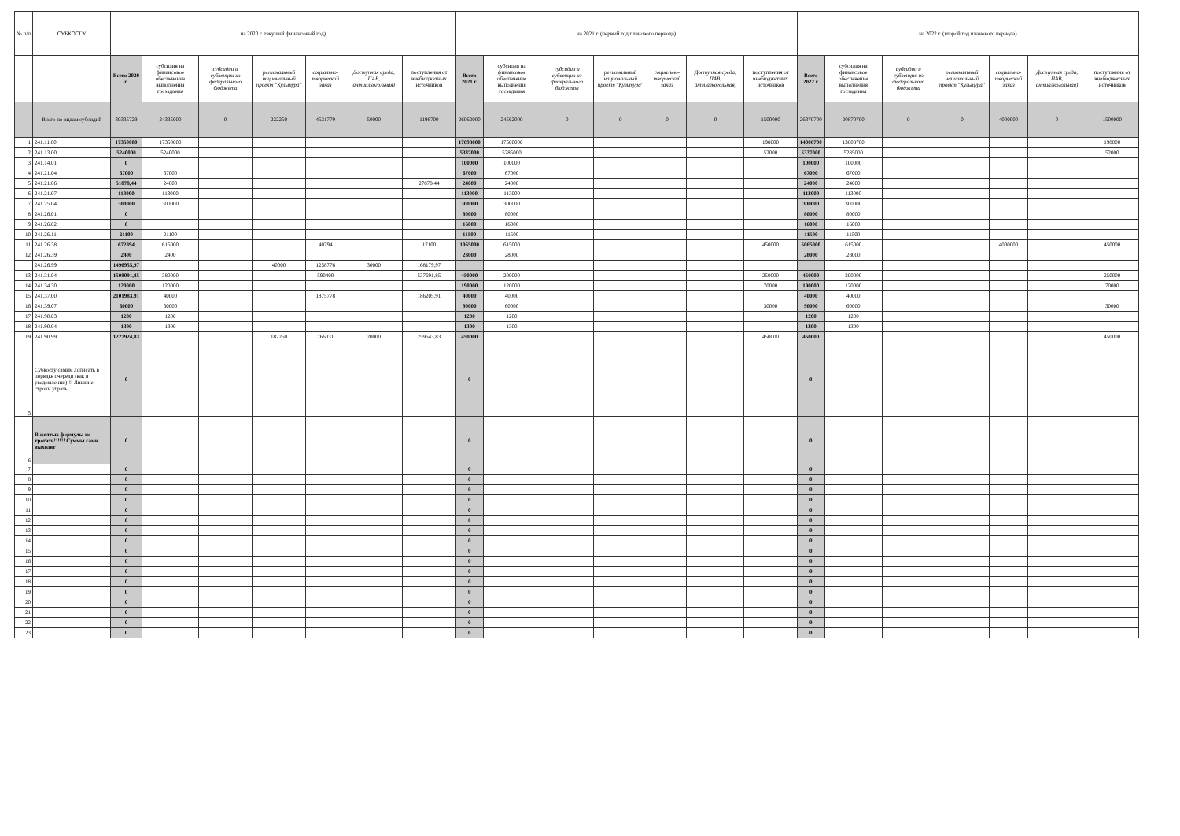| № п/п | СУБКОСГУ | на 2020 г. текущий финансовый год) | | | | | | | на 2021 г. (первый год планового периода) | | | | | | | на 2022 г. (второй год планового периода) | | | | | | |
| --- | --- | --- | --- | --- | --- | --- | --- | --- | --- | --- | --- | --- | --- | --- | --- | --- | --- | --- | --- | --- | --- | --- |
| | | Всего 2020 г. | субсидия на финансовое обеспечение выполнения госзадания | субсидии и субвенции из федерального бюджета | региональный национальный проект "Культура" | социально-творческий заказ | Доступная среда, ПАВ, антиалкогольная) | поступления от внебюджетных источников | Всего 2021 г. | субсидия на финансовое обеспечение выполнения госзадания | субсидии и субвенции из федерального бюджета | региональный национальный проект "Культура" | социально-творческий заказ | Доступная среда, ПАВ, антиалкогольная) | поступления от внебюджетных источников | Всего 2022 г. | субсидия на финансовое обеспечение выполнения госзадания | субсидии и субвенции из федерального бюджета | региональный национальный проект "Культура" | социально-творческий заказ | Доступная среда, ПАВ, антиалкогольная) | поступления от внебюджетных источников |
| | Всего по видам субсидий | 30335729 | 24335000 | 0 | 222250 | 4531779 | 50000 | 1196700 | 26062000 | 24562000 | 0 | 0 | 0 | 0 | 1500000 | 26370700 | 20870700 | 0 | 0 | 4000000 | 0 | 1500000 |
| 1 | 241.11.00. | 17350000 | 17350000 | | | | | | 17698000 | 17500000 | | | | | 198000 | 14006700 | 13808700 | | | | | 198000 |
| 2 | 241.13.00 | 5240000 | 5240000 | | | | | | 5337000 | 5285000 | | | | | 52000 | 5337000 | 5285000 | | | | | 52000 |
| 3 | 241.14.01 | 0 | | | | | | | 100000 | 100000 | | | | | | 100000 | 100000 | | | | | |
| 4 | 241.21.04 | 67000 | 67000 | | | | | | 67000 | 67000 | | | | | | 67000 | 67000 | | | | | |
| 5 | 241.21.06 | 51878,44 | 24000 | | | | | 27878,44 | 24000 | 24000 | | | | | | 24000 | 24000 | | | | | |
| 6 | 241.21.07 | 113000 | 113000 | | | | | | 113000 | 113000 | | | | | | 113000 | 113000 | | | | | |
| 7 | 241.25.04 | 300000 | 300000 | | | | | | 300000 | 300000 | | | | | | 300000 | 300000 | | | | | |
| 8 | 241.26.01 | 0 | | | | | | | 80000 | 80000 | | | | | | 80000 | 80000 | | | | | |
| 9 | 241.26.02 | 0 | | | | | | | 16000 | 16000 | | | | | | 16000 | 16000 | | | | | |
| 10 | 241.26.11 | 21100 | 21100 | | | | | | 11500 | 11500 | | | | | | 11500 | 11500 | | | | | |
| 11 | 241.26.38 | 672894 | 615000 | | | 40794 | | 17100 | 1065000 | 615000 | | | | | 450000 | 5065000 | 615000 | | | 4000000 | | 450000 |
| 12 | 241.26.39 | 2400 | 2400 | | | | | | 28000 | 28000 | | | | | | 28000 | 28000 | | | | | |
| | 241.26.99 | 1496955,97 | | | 40000 | 1258776 | 30000 | 168179,97 | | | | | | | | | | | | | | |
| 13 | 241.31.04 | 1508091,85 | 380000 | | | 590400 | | 537691,85 | 450000 | 200000 | | | | | 250000 | 450000 | 200000 | | | | | 250000 |
| 14 | 241.34.30 | 120000 | 120000 | | | | | | 190000 | 120000 | | | | | 70000 | 190000 | 120000 | | | | | 70000 |
| 15 | 241.37.00 | 2101983,91 | 40000 | | | 1875778 | | 186205,91 | 40000 | 40000 | | | | | | 40000 | 40000 | | | | | |
| 16 | 241.39.07 | 60000 | 60000 | | | | | | 90000 | 60000 | | | | | 30000 | 90000 | 60000 | | | | | 30000 |
| 17 | 241.90.03 | 1200 | 1200 | | | | | | 1200 | 1200 | | | | | | 1200 | 1200 | | | | | |
| 18 | 241.90.04 | 1300 | 1300 | | | | | | 1300 | 1300 | | | | | | 1300 | 1300 | | | | | |
| 19 | 241.90.99 | 1227924,83 | | | 182250 | 766031 | 20000 | 259643,83 | 450000 | | | | | | 450000 | 450000 | | | | | | 450000 |
| 5 | Субкосгу самим дописать в порядке очереди (как в уведомлении)!!! Лишние строки убрать | 0 | | | | | | | 0 | | | | | | | 0 | | | | | | |
| 6 | В желтых формулы не трогать!!!!!! Суммы сами выходят | 0 | | | | | | | 0 | | | | | | | 0 | | | | | | |
| 7 | | 0 | | | | | | | 0 | | | | | | | 0 | | | | | | |
| 8 | | 0 | | | | | | | 0 | | | | | | | 0 | | | | | | |
| 9 | | 0 | | | | | | | 0 | | | | | | | 0 | | | | | | |
| 10 | | 0 | | | | | | | 0 | | | | | | | 0 | | | | | | |
| 11 | | 0 | | | | | | | 0 | | | | | | | 0 | | | | | | |
| 12 | | 0 | | | | | | | 0 | | | | | | | 0 | | | | | | |
| 13 | | 0 | | | | | | | 0 | | | | | | | 0 | | | | | | |
| 14 | | 0 | | | | | | | 0 | | | | | | | 0 | | | | | | |
| 15 | | 0 | | | | | | | 0 | | | | | | | 0 | | | | | | |
| 16 | | 0 | | | | | | | 0 | | | | | | | 0 | | | | | | |
| 17 | | 0 | | | | | | | 0 | | | | | | | 0 | | | | | | |
| 18 | | 0 | | | | | | | 0 | | | | | | | 0 | | | | | | |
| 19 | | 0 | | | | | | | 0 | | | | | | | 0 | | | | | | |
| 20 | | 0 | | | | | | | 0 | | | | | | | 0 | | | | | | |
| 21 | | 0 | | | | | | | 0 | | | | | | | 0 | | | | | | |
| 22 | | 0 | | | | | | | 0 | | | | | | | 0 | | | | | | |
| 23 | | 0 | | | | | | | 0 | | | | | | | 0 | | | | | | |